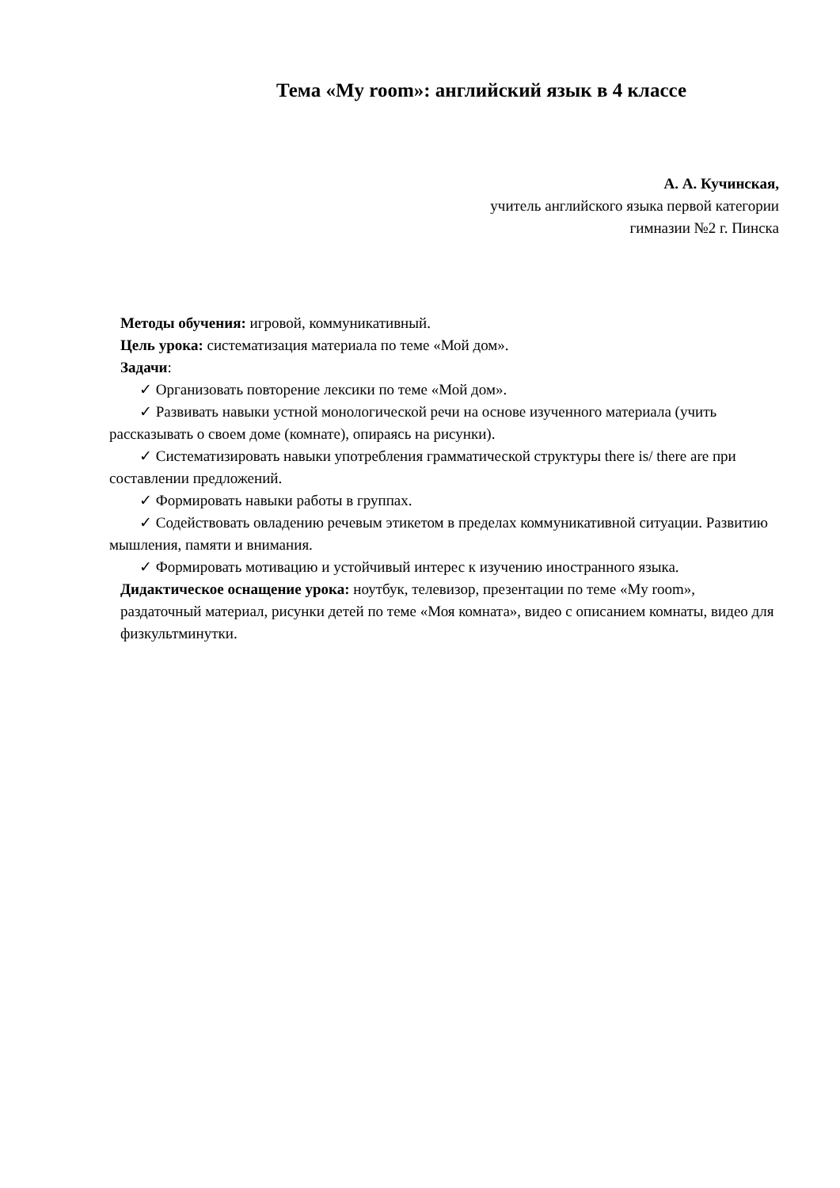Тема «My room»: английский язык в 4 классе
А. А. Кучинская,
учитель английского языка первой категории
гимназии №2 г. Пинска
Методы обучения: игровой, коммуникативный.
Цель урока: систематизация материала по теме «Мой дом».
Задачи:
✓ Организовать повторение лексики по теме «Мой дом».
✓ Развивать навыки устной монологической речи на основе изученного материала (учить рассказывать о своем доме (комнате), опираясь на рисунки).
✓ Систематизировать навыки употребления грамматической структуры there is/ there are при составлении предложений.
✓ Формировать навыки работы в группах.
✓ Содействовать овладению речевым этикетом в пределах коммуникативной ситуации. Развитию мышления, памяти и внимания.
✓ Формировать мотивацию и устойчивый интерес к изучению иностранного языка.
Дидактическое оснащение урока: ноутбук, телевизор, презентации по теме «My room», раздаточный материал, рисунки детей по теме «Моя комната», видео с описанием комнаты, видео для физкультминутки.